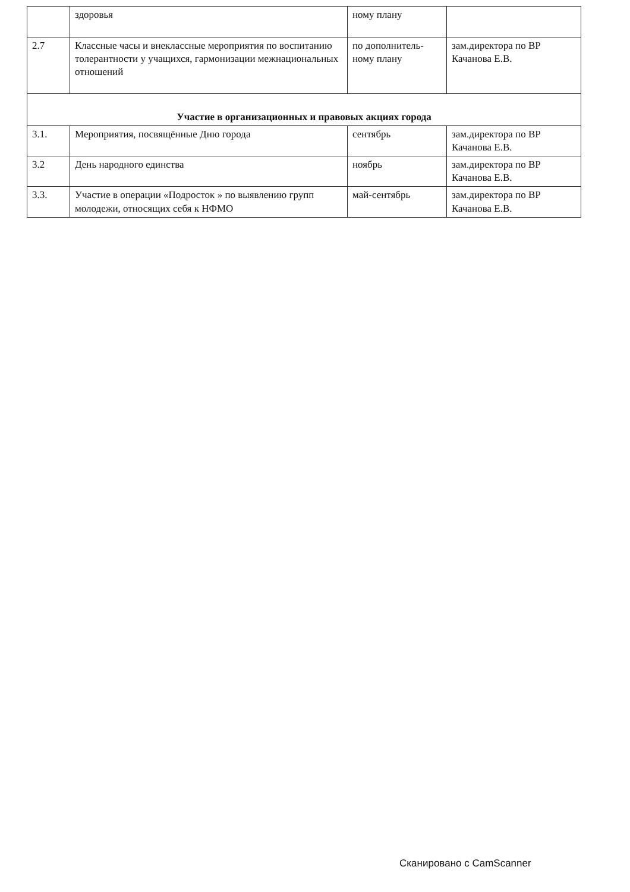| | здоровья | ному плану | |
| 2.7 | Классные часы и внеклассные мероприятия по воспитанию толерантности у учащихся, гармонизации межнациональных отношений | по дополнитель-ному плану | зам.директора по ВР Качанова Е.В. |
| Участие в организационных и правовых акциях города | | | |
| 3.1. | Мероприятия, посвящённые Дню города | сентябрь | зам.директора по ВР Качанова Е.В. |
| 3.2 | День народного единства | ноябрь | зам.директора по ВР Качанова Е.В. |
| 3.3. | Участие в операции «Подросток » по выявлению групп молодежи, относящих себя к НФМО | май-сентябрь | зам.директора по ВР Качанова Е.В. |
Сканировано с CamScanner